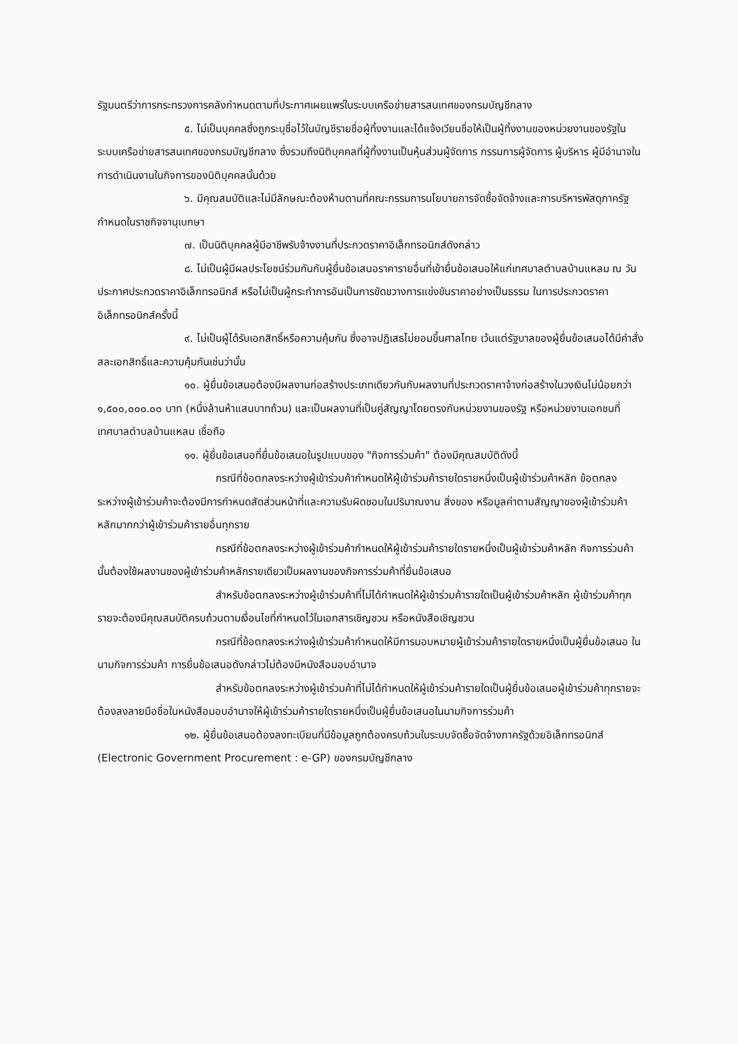รัฐมนตรีว่าการกระทรวงการคลังกำหนดตามที่ประกาศเผยแพร่ในระบบเครือข่ายสารสนเทศของกรมบัญชีกลาง
๕. ไม่เป็นบุคคลซึ่งถูกระบุชื่อไว้ในบัญชีรายชื่อผู้ทิ้งงานและได้แจ้งเวียนชื่อให้เป็นผู้ทิ้งงานของหน่วยงานของรัฐในระบบเครือข่ายสารสนเทศของกรมบัญชีกลาง ซึ่งรวมถึงนิติบุคคลที่ผู้ทิ้งงานเป็นหุ้นส่วนผู้จัดการ กรรมการผู้จัดการ ผู้บริหาร ผู้มีอำนาจในการดำเนินงานในกิจการของนิติบุคคลนั้นด้วย
๖. มีคุณสมบัติและไม่มีลักษณะต้องห้ามตามที่คณะกรรมการนโยบายการจัดซื้อจัดจ้างและการบริหารพัสดุภาครัฐกำหนดในราชกิจจานุเบกษา
๗. เป็นนิติบุคคลผู้มีอาชีพรับจ้างงานที่ประกวดราคาอิเล็กทรอนิกส์ดังกล่าว
๘. ไม่เป็นผู้มีผลประโยชน์ร่วมกันกับผู้ยื่นข้อเสนอราคารายอื่นที่เข้ายื่นข้อเสนอให้แก่เทศบาลตำบลบ้านแหลม ณ วันประกาศประกวดราคาอิเล็กทรอนิกส์ หรือไม่เป็นผู้กระทำการอันเป็นการขัดขวางการแข่งขันราคาอย่างเป็นธรรม ในการประกวดราคาอิเล็กทรอนิกส์ครั้งนี้
๙. ไม่เป็นผู้ได้รับเอกสิทธิ์หรือความคุ้มกัน ซึ่งอาจปฏิเสธไม่ยอมขึ้นศาลไทย เว้นแต่รัฐบาลของผู้ยื่นข้อเสนอได้มีคำสั่งสละเอกสิทธิ์และความคุ้มกันเช่นว่านั้น
๑๐. ผู้ยื่นข้อเสนอต้องมีผลงานก่อสร้างประเภทเดียวกันกับผลงานที่ประกวดราคาจ้างก่อสร้างในวงเงินไม่น้อยกว่า ๑,๕๐๐,๐๐๐.๐๐ บาท (หนึ่งล้านห้าแสนบาทถ้วน) และเป็นผลงานที่เป็นคู่สัญญาโดยตรงกับหน่วยงานของรัฐ หรือหน่วยงานเอกชนที่ เทศบาลตำบลบ้านแหลม เชื่อถือ
๑๑. ผู้ยื่นข้อเสนอที่ยื่นข้อเสนอในรูปแบบของ "กิจการร่วมค้า" ต้องมีคุณสมบัติดังนี้
กรณีที่ข้อตกลงระหว่างผู้เข้าร่วมค้ากำหนดให้ผู้เข้าร่วมค้ารายใดรายหนึ่งเป็นผู้เข้าร่วมค้าหลัก ข้อตกลงระหว่างผู้เข้าร่วมค้าจะต้องมีการกำหนดสัดส่วนหน้าที่และความรับผิดชอบในปริมาณงาน สิ่งของ หรือมูลค่าตามสัญญาของผู้เข้าร่วมค้าหลักมากกว่าผู้เข้าร่วมค้ารายอื่นทุกราย
กรณีที่ข้อตกลงระหว่างผู้เข้าร่วมค้ากำหนดให้ผู้เข้าร่วมค้ารายใดรายหนึ่งเป็นผู้เข้าร่วมค้าหลัก กิจการร่วมค้านั้นต้องใช้ผลงานของผู้เข้าร่วมค้าหลักรายเดียวเป็นผลงานของกิจการร่วมค้าที่ยื่นข้อเสนอ
สำหรับข้อตกลงระหว่างผู้เข้าร่วมค้าที่ไม่ได้กำหนดให้ผู้เข้าร่วมค้ารายใดเป็นผู้เข้าร่วมค้าหลัก ผู้เข้าร่วมค้าทุกรายจะต้องมีคุณสมบัติครบถ้วนตามเงื่อนไขที่กำหนดไว้ในเอกสารเชิญชวน หรือหนังสือเชิญชวน
กรณีที่ข้อตกลงระหว่างผู้เข้าร่วมค้ากำหนดให้มีการมอบหมายผู้เข้าร่วมค้ารายใดรายหนึ่งเป็นผู้ยื่นข้อเสนอ ในนามกิจการร่วมค้า การยื่นข้อเสนอดังกล่าวไม่ต้องมีหนังสือมอบอำนาจ
สำหรับข้อตกลงระหว่างผู้เข้าร่วมค้าที่ไม่ได้กำหนดให้ผู้เข้าร่วมค้ารายใดเป็นผู้ยื่นข้อเสนอผู้เข้าร่วมค้าทุกรายจะต้องลงลายมือชื่อในหนังสือมอบอำนาจให้ผู้เข้าร่วมค้ารายใดรายหนึ่งเป็นผู้ยื่นข้อเสนอในนามกิจการร่วมค้า
๑๒. ผู้ยื่นข้อเสนอต้องลงทะเบียนที่มีข้อมูลถูกต้องครบถ้วนในระบบจัดซื้อจัดจ้างภาครัฐด้วยอิเล็กทรอนิกส์ (Electronic Government Procurement : e-GP) ของกรมบัญชีกลาง